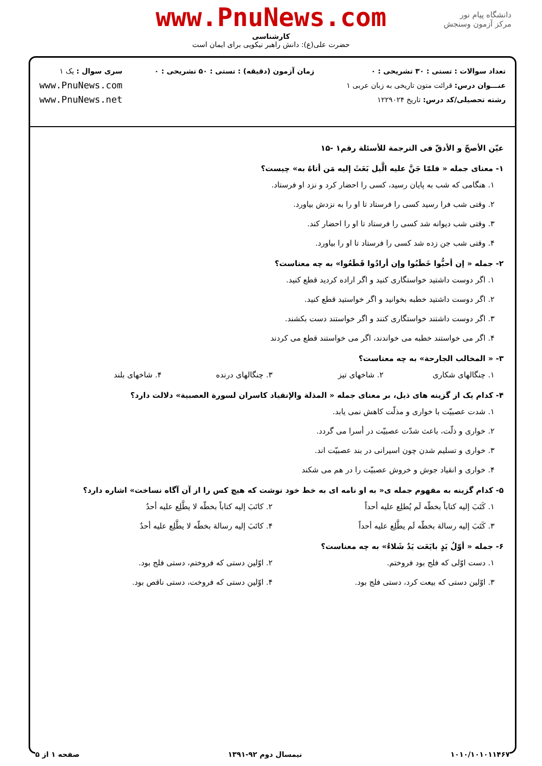دانشگاه پیام نور
مرکز آزمون وسنجش
www.PnuNews.com
کارشناسی
حضرت علی(ع): دانش راهبر نیکویی برای ایمان است
تعداد سوالات : تستی : ۳۰ تشریحی : ۰
عنـــوان درس: قرائت متون تاریخی به زبان عربی ۱
رشته تحصیلی/کد درس: تاریخ ۱۲۲۹۰۲۴
زمان آزمون (دقیقه) : تستی : ۵۰ تشریحی : ۰
سری سوال : یک ۱
www.PnuNews.com
www.PnuNews.net
عیّن الأصحّ و الأدقّ فی الترجمة للأسئلة رقم۱ -۱۵
۱- معنای جمله « فلمّا جَنَّ علیه الَّیل بَعَثَ إلیه مَن أتاهُ به» چیست؟
۱. هنگامی که شب به پایان رسید، کسی را احضار کرد و نزد او فرستاد.
۲. وقتی شب فرا رسید کسی را فرستاد تا او را به نزدش بیاورد.
۳. وقتی شب دیوانه شد کسی را فرستاد تا او را احضار کند.
۴. وقتی شب جن زده شد کسی را فرستاد تا او را بیاورد.
۲- جمله « إن أحبُّوا خَطَبُوا وإن أرادُوا قَطَعُوا» به چه معناست؟
۱. اگر دوست داشتید خواستگاری کنید و اگر اراده کردید قطع کنید.
۲. اگر دوست داشتید خطبه بخوانید و اگر خواستید قطع کنید.
۳. اگر دوست داشتند خواستگاری کنند و اگر خواستند دست بکشند.
۴. اگر می خواستند خطبه می خواندند، اگر می خواستند قطع می کردند
۳- « المخالب الجارحة» به چه معناست؟
۱. چنگالهای شکاری ۲. شاخهای تیز ۳. چنگالهای درنده ۴. شاخهای بلند
۴- کدام یک از گزینه های ذیل، بر معنای جمله « المذلة والإنقیاد کاسران لسورة العصبیة» دلالت دارد؟
۱. شدت عصبیّت با خواری و مذلّت کاهش نمی یابد.
۲. خواری و ذلّت، باعث شدّت عصبیّت در أسرا می گردد.
۳. خواری و تسلیم شدن چون اسیرانی در بند عصبیّت اند.
۴. خواری و انقیاد جوش و خروش عصبیّت را در هم می شکند
۵- کدام گزینه به مفهوم جمله ی« به او نامه ای به خط خود نوشت که هیچ کس را از آن آگاه نساخت» اشاره دارد؟
۱. کَتَبَ إلیه کتاباً بخطّه لَم یُطلِع علیه أحداً ۲. کاتَبَ إلیه کتاباً بخطّه لا یطَّلِع علیه أحدٌ
۳. کَتَبَ إلیه رسالة بخطّه لَم یطَّلِع علیه أحداً ۴. کاتَبَ إلیه رسالة بخطّه لا یطَّلِع علیه أحدٌ
۶- جمله « أوّلُ یَدٍ بایَعَت یَدٌ شَلاءُ» به چه معناست؟
۱. دست اوّلی که فلج بود فروختم. ۲. اوّلین دستی که فروختم، دستی فلج بود.
۳. اوّلین دستی که بیعت کرد، دستی فلج بود. ۴. اوّلین دستی که فروخت، دستی ناقص بود.
۱۰۱۰/۱۰۱۰۱۱۴۶۷ نیمسال دوم ۹۲-۱۳۹۱ صفحه ۱ از ۵